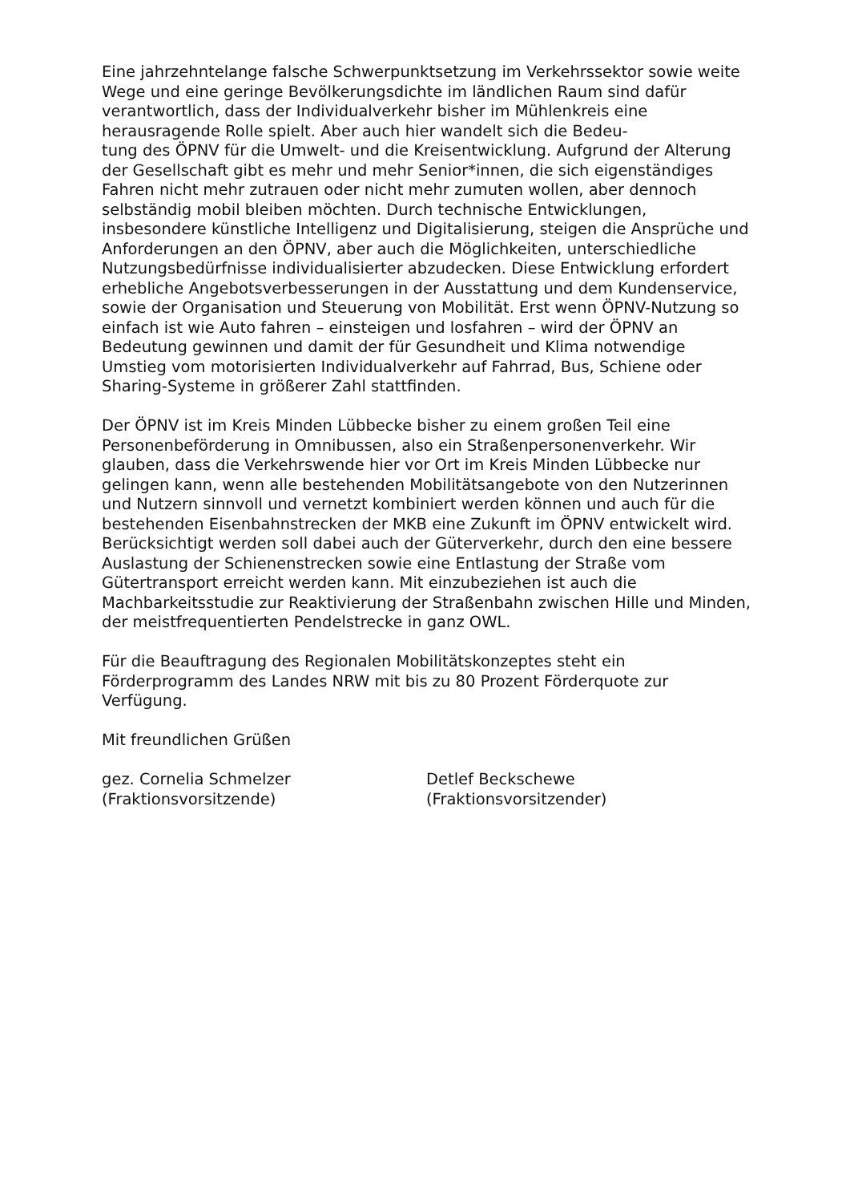Eine jahrzehntelange falsche Schwerpunktsetzung im Verkehrssektor sowie weite Wege und eine geringe Bevölkerungsdichte im ländlichen Raum sind dafür verantwortlich, dass der Individualverkehr bisher im Mühlenkreis eine herausragende Rolle spielt. Aber auch hier wandelt sich die Bedeu-
tung des ÖPNV für die Umwelt- und die Kreisentwicklung. Aufgrund der Alterung der Gesellschaft gibt es mehr und mehr Senior*innen, die sich eigenständiges Fahren nicht mehr zutrauen oder nicht mehr zumuten wollen, aber dennoch selbständig mobil bleiben möchten. Durch technische Entwicklungen, insbesondere künstliche Intelligenz und Digitalisierung, steigen die Ansprüche und Anforderungen an den ÖPNV, aber auch die Möglichkeiten, unterschiedliche Nutzungsbedürfnisse individualisierter abzudecken. Diese Entwicklung erfordert erhebliche Angebotsverbesserungen in der Ausstattung und dem Kundenservice, sowie der Organisation und Steuerung von Mobilität. Erst wenn ÖPNV-Nutzung so einfach ist wie Auto fahren – einsteigen und losfahren – wird der ÖPNV an Bedeutung gewinnen und damit der für Gesundheit und Klima notwendige Umstieg vom motorisierten Individualverkehr auf Fahrrad, Bus, Schiene oder Sharing-Systeme in größerer Zahl stattfinden.
Der ÖPNV ist im Kreis Minden Lübbecke bisher zu einem großen Teil eine Personenbeförderung in Omnibussen, also ein Straßenpersonenverkehr. Wir glauben, dass die Verkehrswende hier vor Ort im Kreis Minden Lübbecke nur gelingen kann, wenn alle bestehenden Mobilitätsangebote von den Nutzerinnen und Nutzern sinnvoll und vernetzt kombiniert werden können und auch für die bestehenden Eisenbahnstrecken der MKB eine Zukunft im ÖPNV entwickelt wird. Berücksichtigt werden soll dabei auch der Güterverkehr, durch den eine bessere Auslastung der Schienenstrecken sowie eine Entlastung der Straße vom Gütertransport erreicht werden kann. Mit einzubeziehen ist auch die Machbarkeitsstudie zur Reaktivierung der Straßenbahn zwischen Hille und Minden, der meistfrequentierten Pendelstrecke in ganz OWL.
Für die Beauftragung des Regionalen Mobilitätskonzeptes steht ein Förderprogramm des Landes NRW mit bis zu 80 Prozent Förderquote zur Verfügung.
Mit freundlichen Grüßen
gez. Cornelia Schmelzer
(Fraktionsvorsitzende)
Detlef Beckschewe
(Fraktionsvorsitzender)